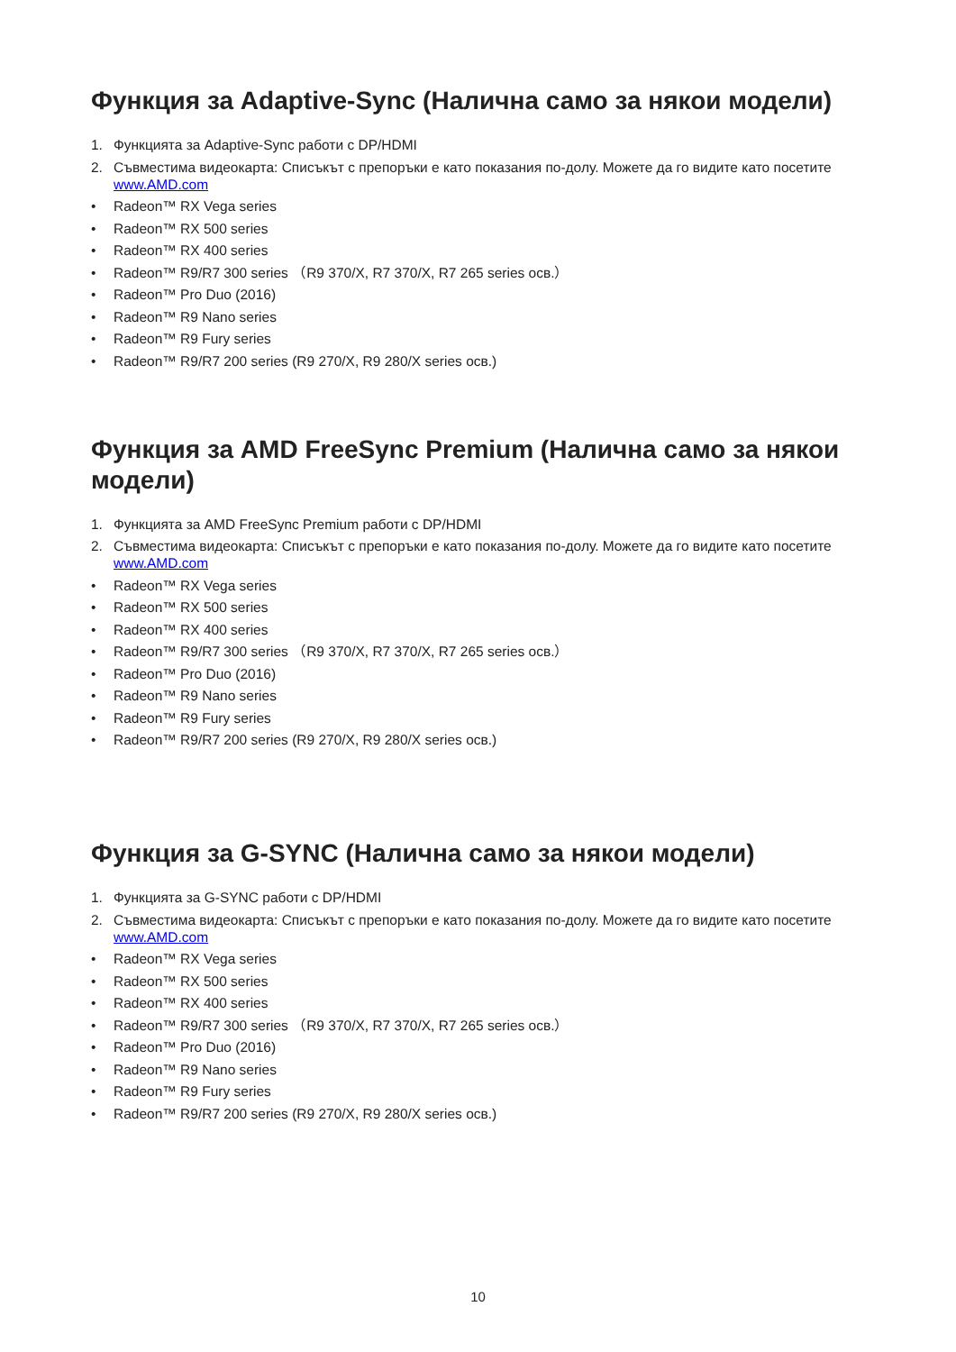Функция за Adaptive-Sync (Налична само за някои модели)
1. Функцията за Adaptive-Sync работи с DP/HDMI
2. Съвместима видеокарта: Списъкът с препоръки е като показания по-долу. Можете да го видите като посетите www.AMD.com
• Radeon™ RX Vega series
• Radeon™ RX 500 series
• Radeon™ RX 400 series
• Radeon™ R9/R7 300 series （R9 370/X, R7 370/X, R7 265 series осв.）
• Radeon™ Pro Duo (2016)
• Radeon™ R9 Nano series
• Radeon™ R9 Fury series
• Radeon™ R9/R7 200 series (R9 270/X, R9 280/X series осв.)
Функция за AMD FreeSync Premium (Налична само за някои модели)
1. Функцията за AMD FreeSync Premium работи с DP/HDMI
2. Съвместима видеокарта: Списъкът с препоръки е като показания по-долу. Можете да го видите като посетите www.AMD.com
• Radeon™ RX Vega series
• Radeon™ RX 500 series
• Radeon™ RX 400 series
• Radeon™ R9/R7 300 series （R9 370/X, R7 370/X, R7 265 series осв.）
• Radeon™ Pro Duo (2016)
• Radeon™ R9 Nano series
• Radeon™ R9 Fury series
• Radeon™ R9/R7 200 series (R9 270/X, R9 280/X series осв.)
Функция за G-SYNC (Налична само за някои модели)
1. Функцията за G-SYNC работи с DP/HDMI
2. Съвместима видеокарта: Списъкът с препоръки е като показания по-долу. Можете да го видите като посетите www.AMD.com
• Radeon™ RX Vega series
• Radeon™ RX 500 series
• Radeon™ RX 400 series
• Radeon™ R9/R7 300 series （R9 370/X, R7 370/X, R7 265 series осв.）
• Radeon™ Pro Duo (2016)
• Radeon™ R9 Nano series
• Radeon™ R9 Fury series
• Radeon™ R9/R7 200 series (R9 270/X, R9 280/X series осв.)
10